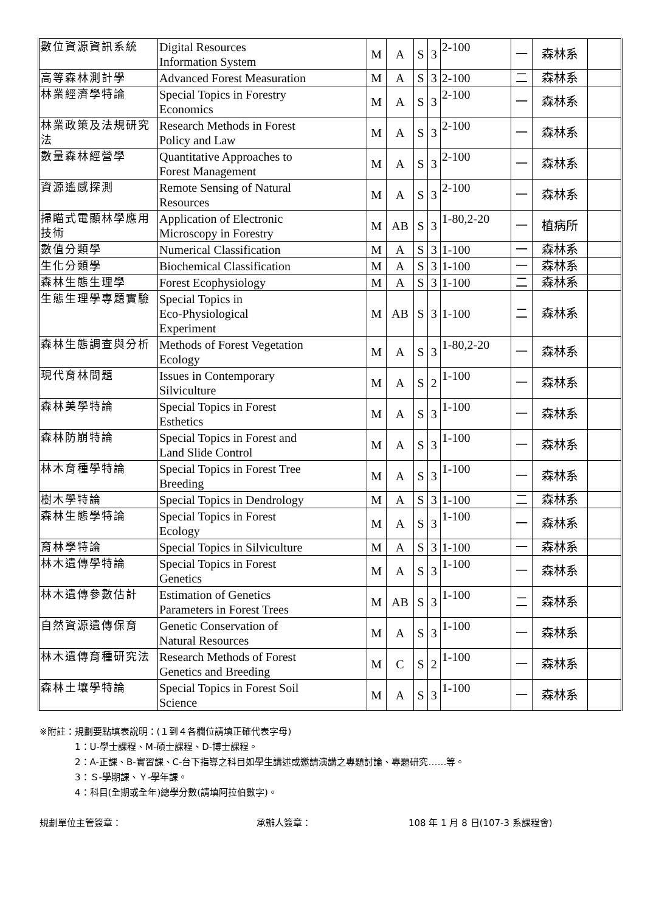| 數位資源資訊系統 | Digital Resources Information System | M | A | S | 3 | 2-100 | 一 | 森林系 | |
| 高等森林測計學 | Advanced Forest Measuration | M | A | S | 3 | 2-100 | 二 | 森林系 | |
| 林業經濟學特論 | Special Topics in Forestry Economics | M | A | S | 3 | 2-100 | 一 | 森林系 | |
| 林業政策及法規研究法 | Research Methods in Forest Policy and Law | M | A | S | 3 | 2-100 | 一 | 森林系 | |
| 數量森林經營學 | Quantitative Approaches to Forest Management | M | A | S | 3 | 2-100 | 一 | 森林系 | |
| 資源遙感探測 | Remote Sensing of Natural Resources | M | A | S | 3 | 2-100 | 一 | 森林系 | |
| 掃瞄式電顯林學應用技術 | Application of Electronic Microscopy in Forestry | M | AB | S | 3 | 1-80,2-20 | 一 | 植病所 | |
| 數值分類學 | Numerical Classification | M | A | S | 3 | 1-100 | 一 | 森林系 | |
| 生化分類學 | Biochemical Classification | M | A | S | 3 | 1-100 | 一 | 森林系 | |
| 森林生態生理學 | Forest Ecophysiology | M | A | S | 3 | 1-100 | 二 | 森林系 | |
| 生態生理學專題實驗 | Special Topics in Eco-Physiological Experiment | M | AB | S | 3 | 1-100 | 二 | 森林系 | |
| 森林生態調查與分析 | Methods of Forest Vegetation Ecology | M | A | S | 3 | 1-80,2-20 | 一 | 森林系 | |
| 現代育林問題 | Issues in Contemporary Silviculture | M | A | S | 2 | 1-100 | 一 | 森林系 | |
| 森林美學特論 | Special Topics in Forest Esthetics | M | A | S | 3 | 1-100 | 一 | 森林系 | |
| 森林防崩特論 | Special Topics in Forest and Land Slide Control | M | A | S | 3 | 1-100 | 一 | 森林系 | |
| 林木育種學特論 | Special Topics in Forest Tree Breeding | M | A | S | 3 | 1-100 | 一 | 森林系 | |
| 樹木學特論 | Special Topics in Dendrology | M | A | S | 3 | 1-100 | 二 | 森林系 | |
| 森林生態學特論 | Special Topics in Forest Ecology | M | A | S | 3 | 1-100 | 一 | 森林系 | |
| 育林學特論 | Special Topics in Silviculture | M | A | S | 3 | 1-100 | 一 | 森林系 | |
| 林木遺傳學特論 | Special Topics in Forest Genetics | M | A | S | 3 | 1-100 | 一 | 森林系 | |
| 林木遺傳參數估計 | Estimation of Genetics Parameters in Forest Trees | M | AB | S | 3 | 1-100 | 二 | 森林系 | |
| 自然資源遺傳保育 | Genetic Conservation of Natural Resources | M | A | S | 3 | 1-100 | 一 | 森林系 | |
| 林木遺傳育種研究法 | Research Methods of Forest Genetics and Breeding | M | C | S | 2 | 1-100 | 一 | 森林系 | |
| 森林土壤學特論 | Special Topics in Forest Soil Science | M | A | S | 3 | 1-100 | 一 | 森林系 | |
※附註：規劃要點填表說明：(１到４各欄位請填正確代表字母)
1：U-學士課程、M-碩士課程、D-博士課程。
2：A-正課、B-實習課、C-台下指導之科目如學生講述或邀請演講之專題討論、專題研究……等。
3：Ｓ-學期課、Ｙ-學年課。
4：科目(全期或全年)總學分數(請填阿拉伯數字)。
規劃單位主管簽章： 承辦人簽章： 108 年 1 月 8 日(107-3 系課程會)